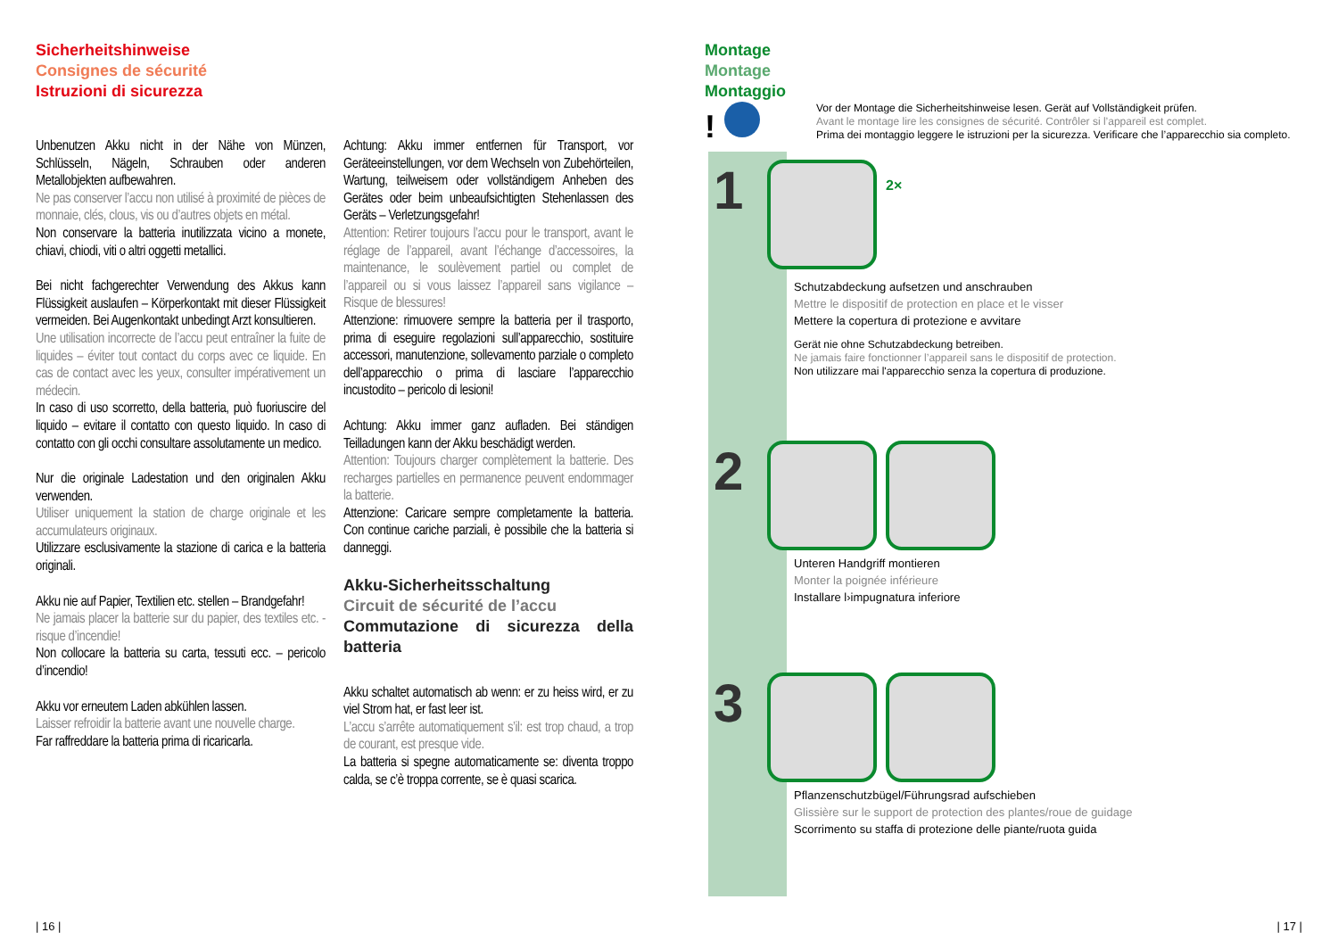Sicherheitshinweise
Consignes de sécurité
Istruzioni di sicurezza
Unbenutzen Akku nicht in der Nähe von Münzen, Schlüsseln, Nägeln, Schrauben oder anderen Metallobjekten aufbewahren.
Ne pas conserver l’accu non utilisé à proximité de pièces de monnaie, clés, clous, vis ou d’autres objets en métal.
Non conservare la batteria inutilizzata vicino a monete, chiavi, chiodi, viti o altri oggetti metallici.
Bei nicht fachgerechter Verwendung des Akkus kann Flüssigkeit auslaufen – Körperkontakt mit dieser Flüssigkeit vermeiden. Bei Augenkontakt unbedingt Arzt konsultieren.
Une utilisation incorrecte de l’accu peut entraîner la fuite de liquides – éviter tout contact du corps avec ce liquide. En cas de contact avec les yeux, consulter impérativement un médecin.
In caso di uso scorretto, della batteria, può fuoriuscire del liquido – evitare il contatto con questo liquido. In caso di contatto con gli occhi consultare assolutamente un medico.
Nur die originale Ladestation und den originalen Akku verwenden.
Utiliser uniquement la station de charge originale et les accumulateurs originaux.
Utilizzare esclusivamente la stazione di carica e la batteria originali.
Akku nie auf Papier, Textilien etc. stellen – Brandgefahr!
Ne jamais placer la batterie sur du papier, des textiles etc. - risque d’incendie!
Non collocare la batteria su carta, tessuti ecc. – pericolo d’incendio!
Akku vor erneutem Laden abkühlen lassen.
Laisser refroidir la batterie avant une nouvelle charge.
Far raffreddare la batteria prima di ricaricarla.
Achtung: Akku immer entfernen für Transport, vor Geräteeinstellungen, vor dem Wechseln von Zubehörteilen, Wartung, teilweisem oder vollständigem Anheben des Gerätes oder beim unbeaufsichtigten Stehenlassen des Geräts – Verletzungsgefahr!
Attention: Retirer toujours l’accu pour le transport, avant le réglage de l’appareil, avant l’échange d’accessoires, la maintenance, le soulèvement partiel ou complet de l’appareil ou si vous laissez l’appareil sans vigilance – Risque de blessures!
Attenzione: rimuovere sempre la batteria per il trasporto, prima di eseguire regolazioni sull’apparecchio, sostituire accessori, manutenzione, sollevamento parziale o completo dell’apparecchio o prima di lasciare l’apparecchio incustodito – pericolo di lesioni!
Achtung: Akku immer ganz aufladen. Bei ständigen Teilladungen kann der Akku beschädigt werden.
Attention: Toujours charger complètement la batterie. Des recharges partielles en permanence peuvent endommager la batterie.
Attenzione: Caricare sempre completamente la batteria. Con continue cariche parziali, è possibile che la batteria si danneggi.
Akku-Sicherheitsschaltung
Circuit de sécurité de l’accu
Commutazione di sicurezza della batteria
Akku schaltet automatisch ab wenn: er zu heiss wird, er zu viel Strom hat, er fast leer ist.
L’accu s’arrête automatiquement s’il: est trop chaud, a trop de courant, est presque vide.
La batteria si spegne automaticamente se: diventa troppo calda, se c’è troppa corrente, se è quasi scarica.
| 16 |
Montage
Montage
Montaggio
!
Vor der Montage die Sicherheitshinweise lesen. Gerät auf Vollständigkeit prüfen.
Avant le montage lire les consignes de sécurité. Contrôler si l’appareil est complet.
Prima dei montaggio leggere le istruzioni per la sicurezza. Verificare che l’apparecchio sia completo.
1
2×
Schutzabdeckung aufsetzen und anschrauben
Mettre le dispositif de protection en place et le visser
Mettere la copertura di protezione e avvitare
Gerät nie ohne Schutzabdeckung betreiben.
Ne jamais faire fonctionner l’appareil sans le dispositif de protection.
Non utilizzare mai l'apparecchio senza la copertura di produzione.
2
Unteren Handgriff montieren
Monter la poignée inférieure
Installare l›impugnatura inferiore
3
Pflanzenschutzbügel/Führungsrad aufschieben
Glissière sur le support de protection des plantes/roue de guidage
Scorrimento su staffa di protezione delle piante/ruota guida
| 17 |